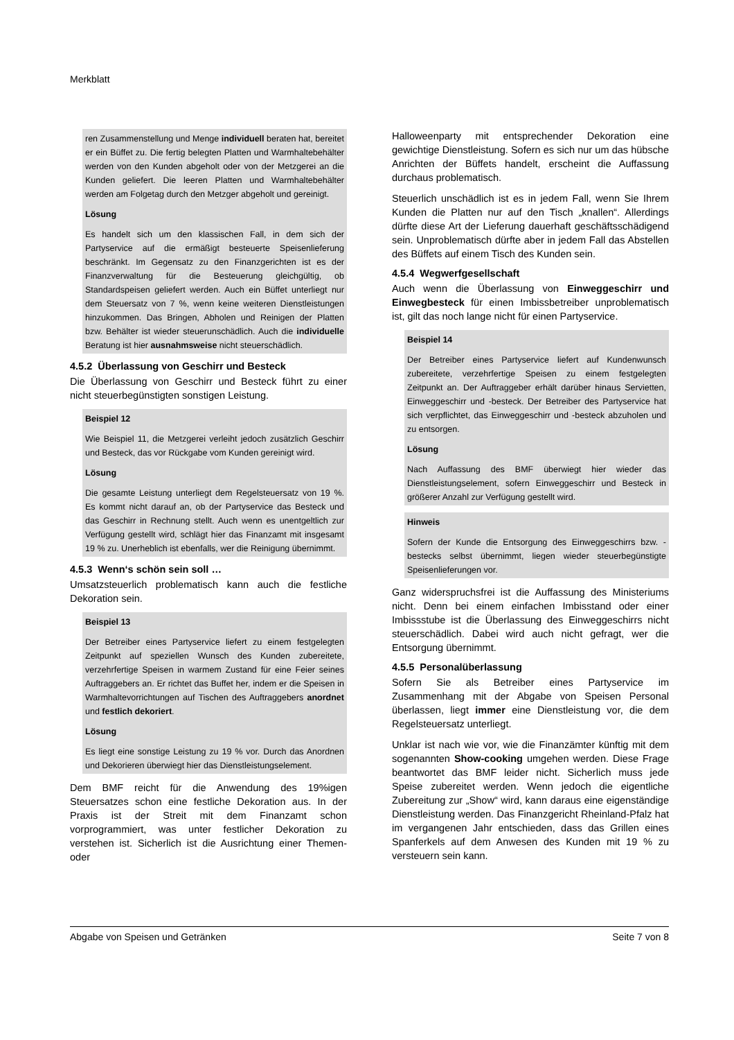Merkblatt
ren Zusammenstellung und Menge individuell beraten hat, bereitet er ein Büffet zu. Die fertig belegten Platten und Warmhaltebehälter werden von den Kunden abgeholt oder von der Metzgerei an die Kunden geliefert. Die leeren Platten und Warmhaltebehälter werden am Folgetag durch den Metzger abgeholt und gereinigt.
Lösung
Es handelt sich um den klassischen Fall, in dem sich der Partyservice auf die ermäßigt besteuerte Speisenlieferung beschränkt. Im Gegensatz zu den Finanzgerichten ist es der Finanzverwaltung für die Besteuerung gleichgültig, ob Standardspeisen geliefert werden. Auch ein Büffet unterliegt nur dem Steuersatz von 7 %, wenn keine weiteren Dienstleistungen hinzukommen. Das Bringen, Abholen und Reinigen der Platten bzw. Behälter ist wieder steuerunschädlich. Auch die individuelle Beratung ist hier ausnahmsweise nicht steuerschädlich.
4.5.2 Überlassung von Geschirr und Besteck
Die Überlassung von Geschirr und Besteck führt zu einer nicht steuerbegünstigten sonstigen Leistung.
Beispiel 12
Wie Beispiel 11, die Metzgerei verleiht jedoch zusätzlich Geschirr und Besteck, das vor Rückgabe vom Kunden gereinigt wird.
Lösung
Die gesamte Leistung unterliegt dem Regelsteuersatz von 19 %. Es kommt nicht darauf an, ob der Partyservice das Besteck und das Geschirr in Rechnung stellt. Auch wenn es unentgeltlich zur Verfügung gestellt wird, schlägt hier das Finanzamt mit insgesamt 19 % zu. Unerheblich ist ebenfalls, wer die Reinigung übernimmt.
4.5.3 Wenn‘s schön sein soll …
Umsatzsteuerlich problematisch kann auch die festliche Dekoration sein.
Beispiel 13
Der Betreiber eines Partyservice liefert zu einem festgelegten Zeitpunkt auf speziellen Wunsch des Kunden zubereitete, verzehrfertige Speisen in warmem Zustand für eine Feier seines Auftraggebers an. Er richtet das Buffet her, indem er die Speisen in Warmhaltevorrichtungen auf Tischen des Auftraggebers anordnet und festlich dekoriert.
Lösung
Es liegt eine sonstige Leistung zu 19 % vor. Durch das Anordnen und Dekorieren überwiegt hier das Dienstleistungselement.
Dem BMF reicht für die Anwendung des 19%igen Steuersatzes schon eine festliche Dekoration aus. In der Praxis ist der Streit mit dem Finanzamt schon vorprogrammiert, was unter festlicher Dekoration zu verstehen ist. Sicherlich ist die Ausrichtung einer Themen- oder
Halloweenparty mit entsprechender Dekoration eine gewichtige Dienstleistung. Sofern es sich nur um das hübsche Anrichten der Büffets handelt, erscheint die Auffassung durchaus problematisch.
Steuerlich unschädlich ist es in jedem Fall, wenn Sie Ihrem Kunden die Platten nur auf den Tisch „knallen“. Allerdings dürfte diese Art der Lieferung dauerhaft geschäftsschädigend sein. Unproblematisch dürfte aber in jedem Fall das Abstellen des Büffets auf einem Tisch des Kunden sein.
4.5.4 Wegwerfgesellschaft
Auch wenn die Überlassung von Einweggeschirr und Einwegbesteck für einen Imbissbetreiber unproblematisch ist, gilt das noch lange nicht für einen Partyservice.
Beispiel 14
Der Betreiber eines Partyservice liefert auf Kundenwunsch zubereitete, verzehrfertige Speisen zu einem festgelegten Zeitpunkt an. Der Auftraggeber erhält darüber hinaus Servietten, Einweggeschirr und -besteck. Der Betreiber des Partyservice hat sich verpflichtet, das Einweggeschirr und -besteck abzuholen und zu entsorgen.
Lösung
Nach Auffassung des BMF überwiegt hier wieder das Dienstleistungselement, sofern Einweggeschirr und Besteck in größerer Anzahl zur Verfügung gestellt wird.
Hinweis
Sofern der Kunde die Entsorgung des Einweggeschirrs bzw. -bestecks selbst übernimmt, liegen wieder steuerbegünstigte Speisenlieferungen vor.
Ganz widerspruchsfrei ist die Auffassung des Ministeriums nicht. Denn bei einem einfachen Imbisstand oder einer Imbissstube ist die Überlassung des Einweggeschirrs nicht steuerschädlich. Dabei wird auch nicht gefragt, wer die Entsorgung übernimmt.
4.5.5 Personalüberlassung
Sofern Sie als Betreiber eines Partyservice im Zusammenhang mit der Abgabe von Speisen Personal überlassen, liegt immer eine Dienstleistung vor, die dem Regelsteuersatz unterliegt.
Unklar ist nach wie vor, wie die Finanzämter künftig mit dem sogenannten Show-cooking umgehen werden. Diese Frage beantwortet das BMF leider nicht. Sicherlich muss jede Speise zubereitet werden. Wenn jedoch die eigentliche Zubereitung zur „Show“ wird, kann daraus eine eigenständige Dienstleistung werden. Das Finanzgericht Rheinland-Pfalz hat im vergangenen Jahr entschieden, dass das Grillen eines Spanferkels auf dem Anwesen des Kunden mit 19 % zu versteuern sein kann.
Abgabe von Speisen und Getränken Seite 7 von 8